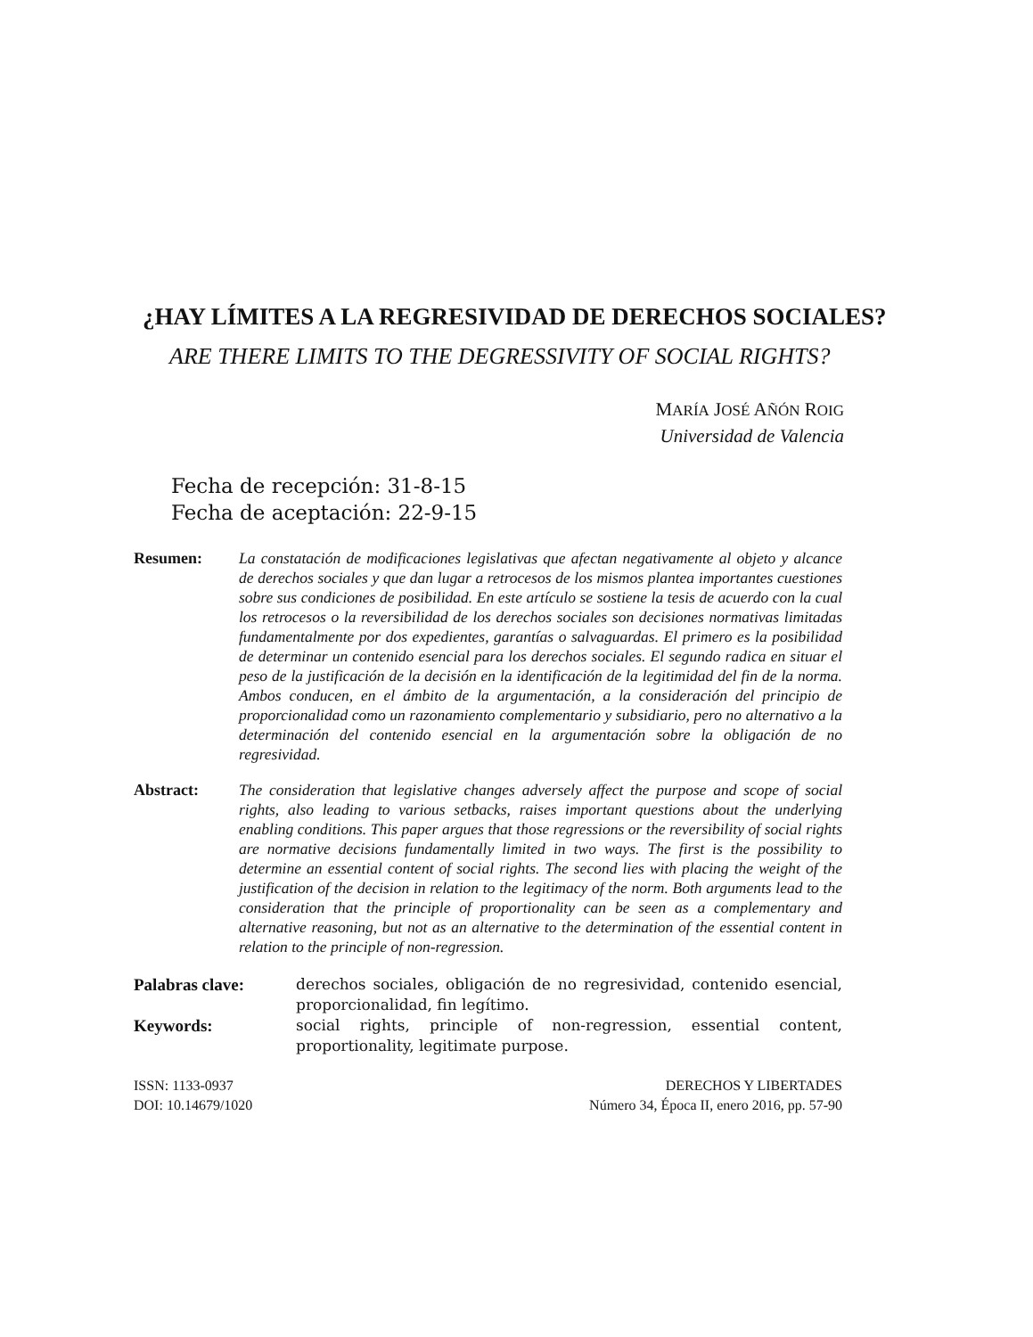¿HAY LÍMITES A LA REGRESIVIDAD DE DERECHOS SOCIALES?
ARE THERE LIMITS TO THE DEGRESSIVITY OF SOCIAL RIGHTS?
MARÍA JOSÉ AÑÓN ROIG
Universidad de Valencia
Fecha de recepción: 31-8-15
Fecha de aceptación: 22-9-15
Resumen: La constatación de modificaciones legislativas que afectan negativamente al objeto y alcance de derechos sociales y que dan lugar a retrocesos de los mismos plantea importantes cuestiones sobre sus condiciones de posibilidad. En este artículo se sostiene la tesis de acuerdo con la cual los retrocesos o la reversibilidad de los derechos sociales son decisiones normativas limitadas fundamentalmente por dos expedientes, garantías o salvaguardas. El primero es la posibilidad de determinar un contenido esencial para los derechos sociales. El segundo radica en situar el peso de la justificación de la decisión en la identificación de la legitimidad del fin de la norma. Ambos conducen, en el ámbito de la argumentación, a la consideración del principio de proporcionalidad como un razonamiento complementario y subsidiario, pero no alternativo a la determinación del contenido esencial en la argumentación sobre la obligación de no regresividad.
Abstract: The consideration that legislative changes adversely affect the purpose and scope of social rights, also leading to various setbacks, raises important questions about the underlying enabling conditions. This paper argues that those regressions or the reversibility of social rights are normative decisions fundamentally limited in two ways. The first is the possibility to determine an essential content of social rights. The second lies with placing the weight of the justification of the decision in relation to the legitimacy of the norm. Both arguments lead to the consideration that the principle of proportionality can be seen as a complementary and alternative reasoning, but not as an alternative to the determination of the essential content in relation to the principle of non-regression.
Palabras clave: derechos sociales, obligación de no regresividad, contenido esencial, proporcionalidad, fin legítimo.
Keywords: social rights, principle of non-regression, essential content, proportionality, legitimate purpose.
ISSN: 1133-0937
DOI: 10.14679/1020
DERECHOS Y LIBERTADES
Número 34, Época II, enero 2016, pp. 57-90